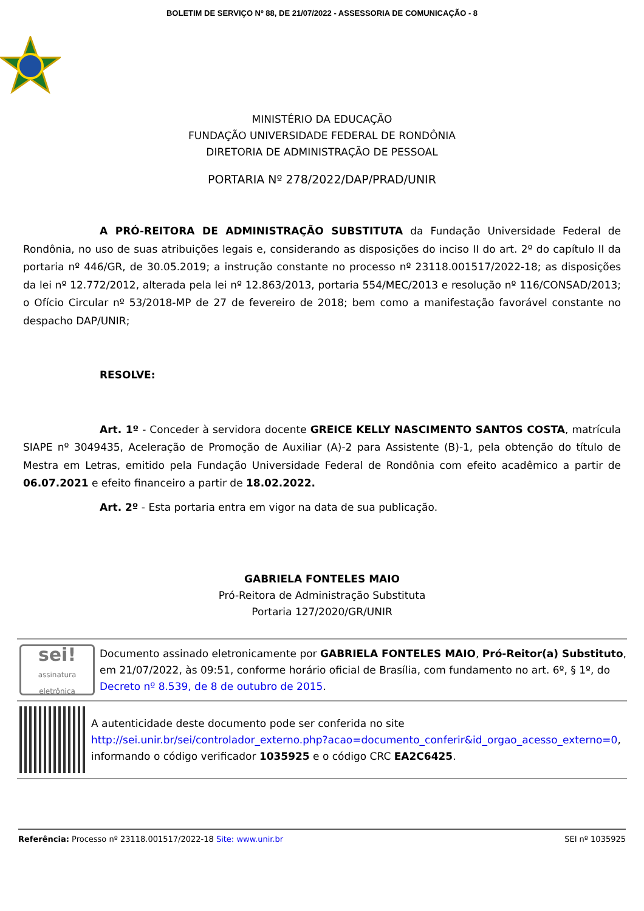BOLETIM DE SERVIÇO Nº 88, DE 21/07/2022 - ASSESSORIA DE COMUNICAÇÃO - 8
MINISTÉRIO DA EDUCAÇÃO
FUNDAÇÃO UNIVERSIDADE FEDERAL DE RONDÔNIA
DIRETORIA DE ADMINISTRAÇÃO DE PESSOAL
PORTARIA Nº 278/2022/DAP/PRAD/UNIR
A PRÓ-REITORA DE ADMINISTRAÇÃO SUBSTITUTA da Fundação Universidade Federal de Rondônia, no uso de suas atribuições legais e, considerando as disposições do inciso II do art. 2º do capítulo II da portaria nº 446/GR, de 30.05.2019; a instrução constante no processo nº 23118.001517/2022-18; as disposições da lei nº 12.772/2012, alterada pela lei nº 12.863/2013, portaria 554/MEC/2013 e resolução nº 116/CONSAD/2013; o Ofício Circular nº 53/2018-MP de 27 de fevereiro de 2018; bem como a manifestação favorável constante no despacho DAP/UNIR;
RESOLVE:
Art. 1º - Conceder à servidora docente GREICE KELLY NASCIMENTO SANTOS COSTA, matrícula SIAPE nº 3049435, Aceleração de Promoção de Auxiliar (A)-2 para Assistente (B)-1, pela obtenção do título de Mestra em Letras, emitido pela Fundação Universidade Federal de Rondônia com efeito acadêmico a partir de 06.07.2021 e efeito financeiro a partir de 18.02.2022.
Art. 2º - Esta portaria entra em vigor na data de sua publicação.
GABRIELA FONTELES MAIO
Pró-Reitora de Administração Substituta
Portaria 127/2020/GR/UNIR
sei!
assinatura eletrônica
Documento assinado eletronicamente por GABRIELA FONTELES MAIO, Pró-Reitor(a) Substituto, em 21/07/2022, às 09:51, conforme horário oficial de Brasília, com fundamento no art. 6º, § 1º, do Decreto nº 8.539, de 8 de outubro de 2015.
A autenticidade deste documento pode ser conferida no site http://sei.unir.br/sei/controlador_externo.php?acao=documento_conferir&id_orgao_acesso_externo=0, informando o código verificador 1035925 e o código CRC EA2C6425.
Referência: Processo nº 23118.001517/2022-18 Site: www.unir.br SEI nº 1035925